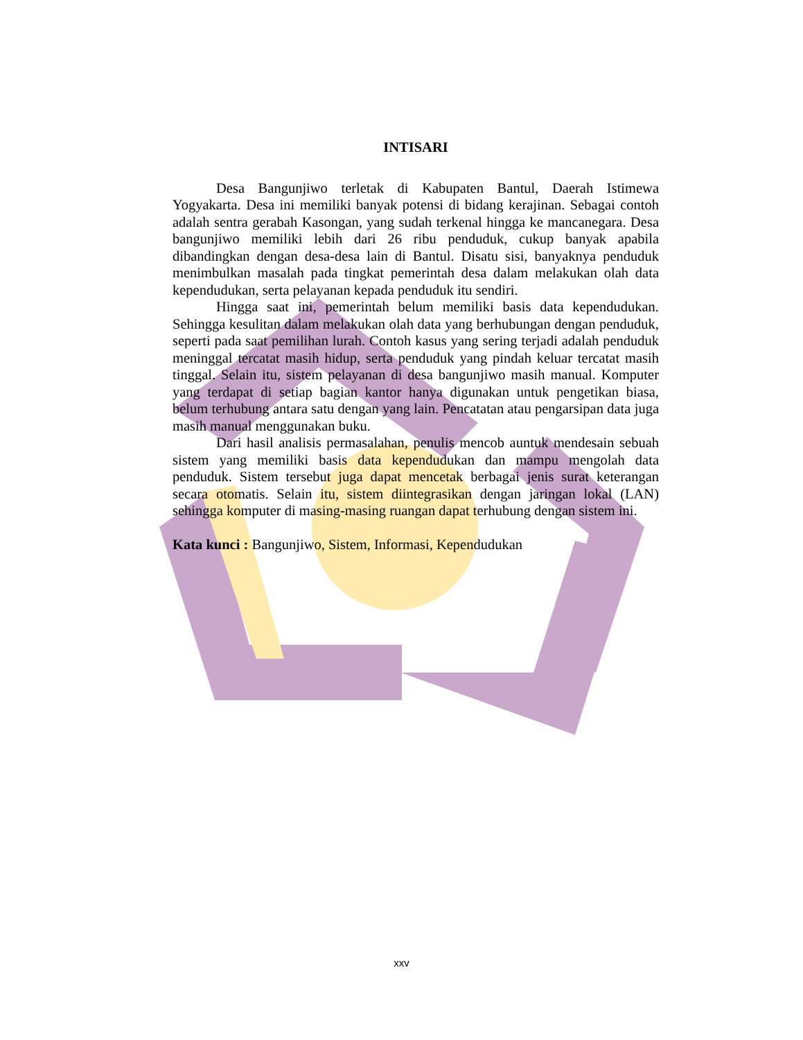INTISARI
Desa Bangunjiwo terletak di Kabupaten Bantul, Daerah Istimewa Yogyakarta. Desa ini memiliki banyak potensi di bidang kerajinan. Sebagai contoh adalah sentra gerabah Kasongan, yang sudah terkenal hingga ke mancanegara. Desa bangunjiwo memiliki lebih dari 26 ribu penduduk, cukup banyak apabila dibandingkan dengan desa-desa lain di Bantul. Disatu sisi, banyaknya penduduk menimbulkan masalah pada tingkat pemerintah desa dalam melakukan olah data kependudukan, serta pelayanan kepada penduduk itu sendiri.
Hingga saat ini, pemerintah belum memiliki basis data kependudukan. Sehingga kesulitan dalam melakukan olah data yang berhubungan dengan penduduk, seperti pada saat pemilihan lurah. Contoh kasus yang sering terjadi adalah penduduk meninggal tercatat masih hidup, serta penduduk yang pindah keluar tercatat masih tinggal. Selain itu, sistem pelayanan di desa bangunjiwo masih manual. Komputer yang terdapat di setiap bagian kantor hanya digunakan untuk pengetikan biasa, belum terhubung antara satu dengan yang lain. Pencatatan atau pengarsipan data juga masih manual menggunakan buku.
Dari hasil analisis permasalahan, penulis mencob auntuk mendesain sebuah sistem yang memiliki basis data kependudukan dan mampu mengolah data penduduk. Sistem tersebut juga dapat mencetak berbagai jenis surat keterangan secara otomatis. Selain itu, sistem diintegrasikan dengan jaringan lokal (LAN) sehingga komputer di masing-masing ruangan dapat terhubung dengan sistem ini.
Kata kunci : Bangunjiwo, Sistem, Informasi, Kependudukan
xxv